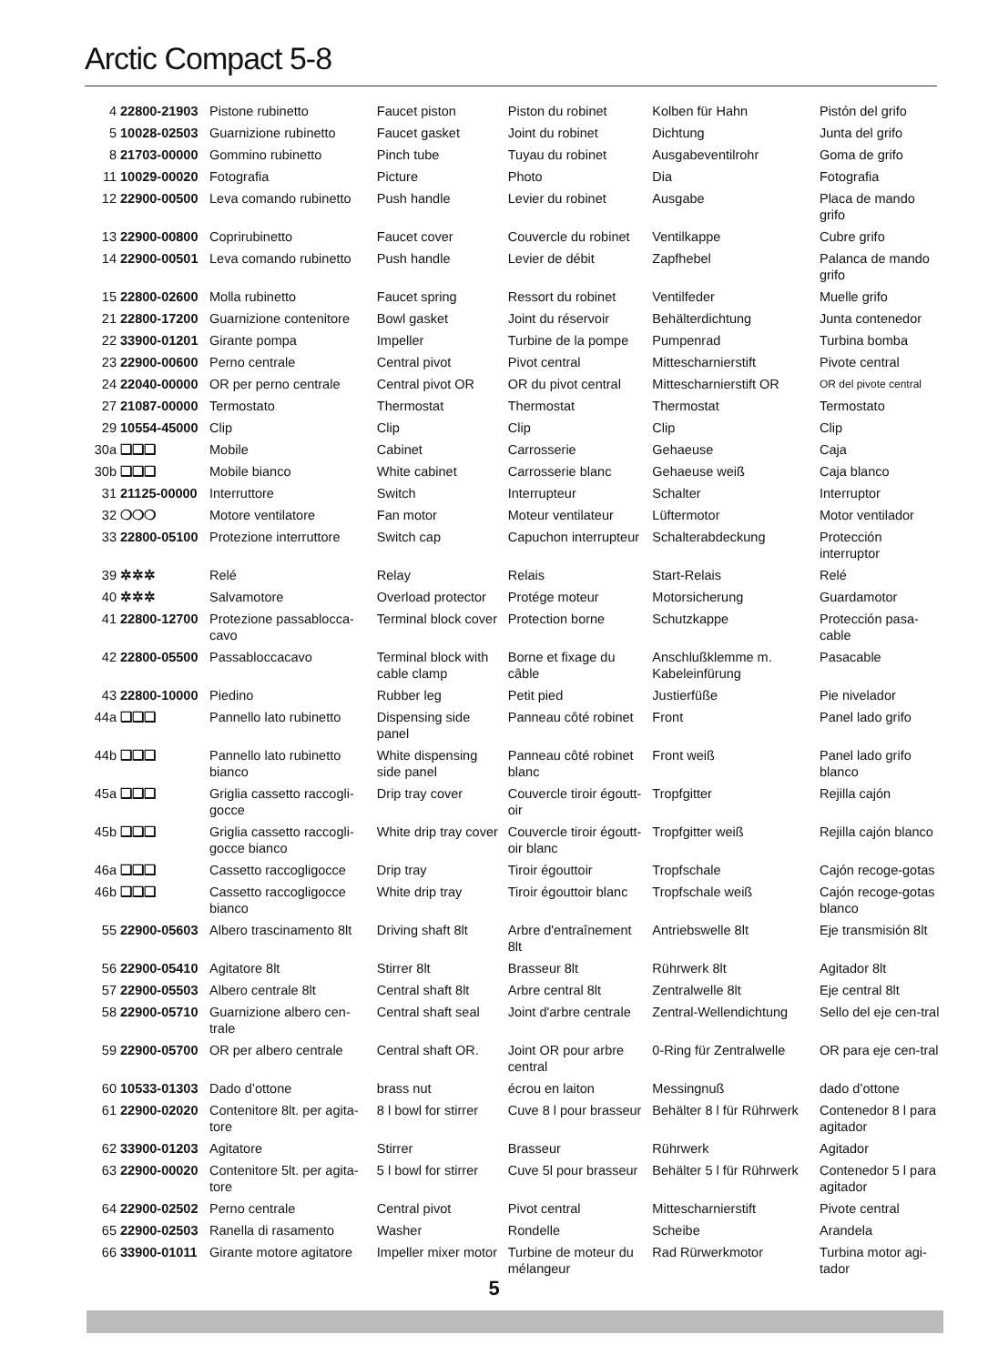Arctic Compact 5-8
| 4 | 22800-21903 | Pistone rubinetto | Faucet piston | Piston du robinet | Kolben für Hahn | Pistón del grifo |
| 5 | 10028-02503 | Guarnizione rubinetto | Faucet gasket | Joint du robinet | Dichtung | Junta del grifo |
| 8 | 21703-00000 | Gommino rubinetto | Pinch tube | Tuyau du robinet | Ausgabeventilrohr | Goma de grifo |
| 11 | 10029-00020 | Fotografia | Picture | Photo | Dia | Fotografia |
| 12 | 22900-00500 | Leva comando rubinetto | Push handle | Levier du robinet | Ausgabe | Placa de mando grifo |
| 13 | 22900-00800 | Coprirubinetto | Faucet cover | Couvercle du robinet | Ventilkappe | Cubre grifo |
| 14 | 22900-00501 | Leva comando rubinetto | Push handle | Levier de débit | Zapfhebel | Palanca de mando grifo |
| 15 | 22800-02600 | Molla rubinetto | Faucet spring | Ressort du robinet | Ventilfeder | Muelle grifo |
| 21 | 22800-17200 | Guarnizione contenitore | Bowl gasket | Joint du réservoir | Behälterdichtung | Junta contenedor |
| 22 | 33900-01201 | Girante pompa | Impeller | Turbine de la pompe | Pumpenrad | Turbina bomba |
| 23 | 22900-00600 | Perno centrale | Central pivot | Pivot central | Mittescharnierstift | Pivote central |
| 24 | 22040-00000 | OR per perno centrale | Central pivot OR | OR du pivot central | Mittescharnierstift OR | OR del pivote central |
| 27 | 21087-00000 | Termostato | Thermostat | Thermostat | Thermostat | Termostato |
| 29 | 10554-45000 | Clip | Clip | Clip | Clip | Clip |
| 30a | ❑❑❑ | Mobile | Cabinet | Carrosserie | Gehaeuse | Caja |
| 30b | ❑❑❑ | Mobile bianco | White cabinet | Carrosserie blanc | Gehaeuse weiß | Caja blanco |
| 31 | 21125-00000 | Interruttore | Switch | Interrupteur | Schalter | Interruptor |
| 32 | ❍❍❍ | Motore ventilatore | Fan motor | Moteur ventilateur | Lüftermotor | Motor ventilador |
| 33 | 22800-05100 | Protezione interruttore | Switch cap | Capuchon interrupteur | Schalterabdeckung | Protección interruptor |
| 39 | ✲✲✲ | Relé | Relay | Relais | Start-Relais | Relé |
| 40 | ✲✲✲ | Salvamotore | Overload protector | Protége moteur | Motorsicherung | Guardamotor |
| 41 | 22800-12700 | Protezione passablocca-cavo | Terminal block cover | Protection borne | Schutzkappe | Protección pasa-cable |
| 42 | 22800-05500 | Passabloccacavo | Terminal block with cable clamp | Borne et fixage du câble | Anschlußklemme m. Kabeleinfürung | Pasacable |
| 43 | 22800-10000 | Piedino | Rubber leg | Petit pied | Justierfüße | Pie nivelador |
| 44a | ❑❑❑ | Pannello lato rubinetto | Dispensing side panel | Panneau côté robinet | Front | Panel lado grifo |
| 44b | ❑❑❑ | Pannello lato rubinetto bianco | White dispensing side panel | Panneau côté robinet blanc | Front weiß | Panel lado grifo blanco |
| 45a | ❑❑❑ | Griglia cassetto raccogli-gocce | Drip tray cover | Couvercle tiroir égoutt-oir | Tropfgitter | Rejilla cajón |
| 45b | ❑❑❑ | Griglia cassetto raccogli-gocce bianco | White drip tray cover | Couvercle tiroir égoutt-oir blanc | Tropfgitter weiß | Rejilla cajón blanco |
| 46a | ❑❑❑ | Cassetto raccogligocce | Drip tray | Tiroir égouttoir | Tropfschale | Cajón recoge-gotas |
| 46b | ❑❑❑ | Cassetto raccogligocce bianco | White drip tray | Tiroir égouttoir blanc | Tropfschale weiß | Cajón recoge-gotas blanco |
| 55 | 22900-05603 | Albero trascinamento 8lt | Driving shaft 8lt | Arbre d'entraînement 8lt | Antriebswelle 8lt | Eje transmisión 8lt |
| 56 | 22900-05410 | Agitatore 8lt | Stirrer 8lt | Brasseur 8lt | Rührwerk 8lt | Agitador 8lt |
| 57 | 22900-05503 | Albero centrale 8lt | Central shaft 8lt | Arbre central 8lt | Zentralwelle 8lt | Eje central 8lt |
| 58 | 22900-05710 | Guarnizione albero cen-trale | Central shaft seal | Joint d'arbre centrale | Zentral-Wellendichtung | Sello del eje cen-tral |
| 59 | 22900-05700 | OR per albero centrale | Central shaft OR. | Joint OR pour arbre central | 0-Ring für Zentralwelle | OR para eje cen-tral |
| 60 | 10533-01303 | Dado d’ottone | brass nut | écrou en laiton | Messingnuß | dado d’ottone |
| 61 | 22900-02020 | Contenitore 8lt. per agita-tore | 8 l bowl for stirrer | Cuve 8 l pour brasseur | Behälter 8 l für Rührwerk | Contenedor 8 l para agitador |
| 62 | 33900-01203 | Agitatore | Stirrer | Brasseur | Rührwerk | Agitador |
| 63 | 22900-00020 | Contenitore 5lt. per agita-tore | 5 l bowl for stirrer | Cuve 5l pour brasseur | Behälter 5 l für Rührwerk | Contenedor 5 l para agitador |
| 64 | 22900-02502 | Perno centrale | Central pivot | Pivot central | Mittescharnierstift | Pivote central |
| 65 | 22900-02503 | Ranella di rasamento | Washer | Rondelle | Scheibe | Arandela |
| 66 | 33900-01011 | Girante motore agitatore | Impeller mixer motor | Turbine de moteur du mélangeur | Rad Rürwerkmotor | Turbina motor agi-tador |
5